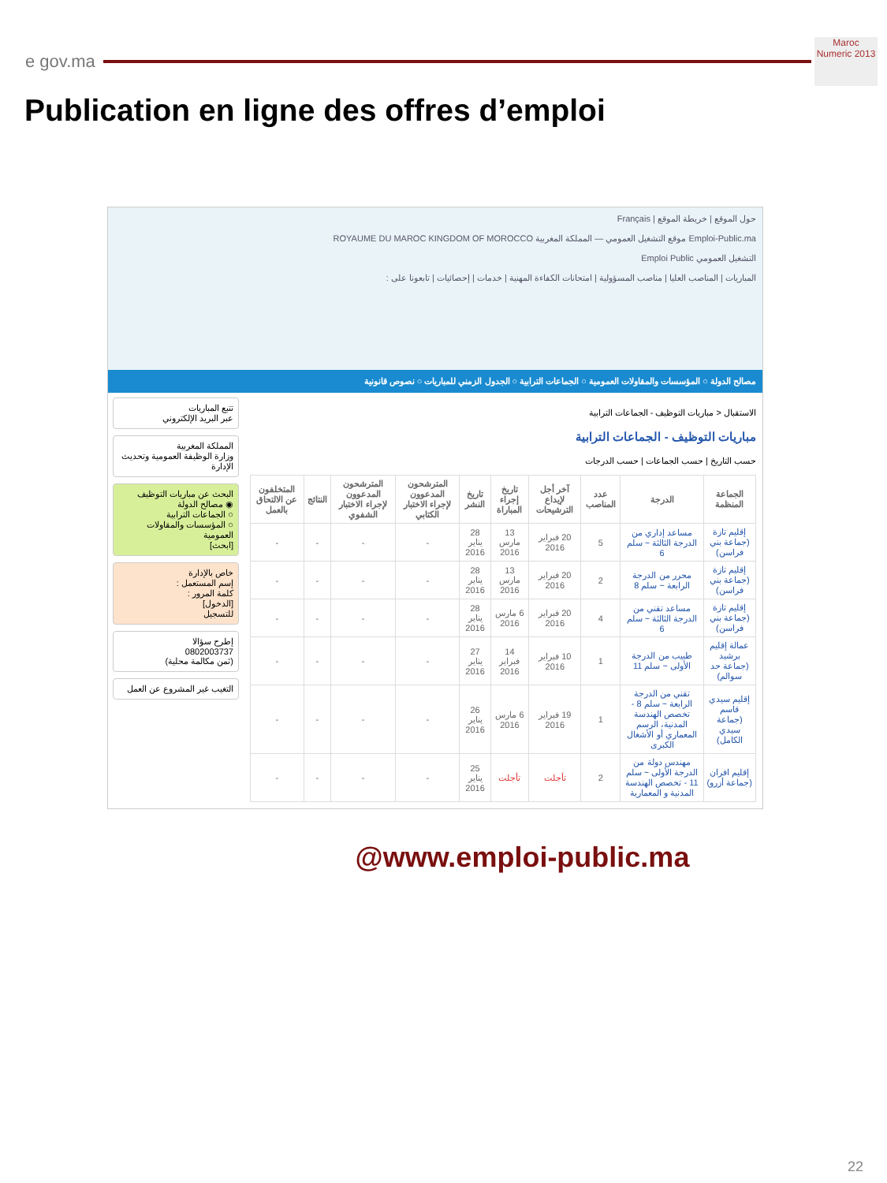e gov.ma
Maroc Numeric 2013
Publication en ligne des offres d’emploi
حول الموقع | خريطة الموقع | Français
Emploi-Public.ma موقع التشغيل العمومي — المملكة المغربية ROYAUME DU MAROC KINGDOM OF MOROCCO
التشغيل العمومي Emploi Public
المباريات | المناصب العليا | مناصب المسؤولية | امتحانات الكفاءة المهنية | خدمات | إحصائيات | تابعونا على :
مصالح الدولة ○ المؤسسات والمقاولات العمومية ○ الجماعات الترابية ○ الجدول الزمني للمباريات ○ نصوص قانونية
الاستقبال < مباريات التوظيف - الجماعات الترابية
مباريات التوظيف - الجماعات الترابية
حسب التاريخ | حسب الجماعات | حسب الدرجات
| الجماعة المنظمة | الدرجة | عدد المناصب | آخر أجل لإيداع الترشيحات | تاريخ إجراء المباراة | تاريخ النشر | المترشحون المدعوون لإجراء الاختبار الكتابي | المترشحون المدعوون لإجراء الاختبار الشفوي | النتائج | المتخلفون عن الالتحاق بالعمل |
| --- | --- | --- | --- | --- | --- | --- | --- | --- | --- |
| إقليم تازة (جماعة بني فراسن) | مساعد إداري من الدرجة الثالثة ~ سلم 6 | 5 | 20 فبراير 2016 | 13 مارس 2016 | 28 يناير 2016 | - | - | - | - |
| إقليم تازة (جماعة بني فراسن) | محرر من الدرجة الرابعة ~ سلم 8 | 2 | 20 فبراير 2016 | 13 مارس 2016 | 28 يناير 2016 | - | - | - | - |
| إقليم تازة (جماعة بني فراسن) | مساعد تقني من الدرجة الثالثة ~ سلم 6 | 4 | 20 فبراير 2016 | 6 مارس 2016 | 28 يناير 2016 | - | - | - | - |
| عمالة إقليم برشيد (جماعة حد سوالم) | طبيب من الدرجة الأولى ~ سلم 11 | 1 | 10 فبراير 2016 | 14 فبراير 2016 | 27 يناير 2016 | - | - | - | - |
| إقليم سيدي قاسم (جماعة سيدي الكامل) | تقني من الدرجة الرابعة ~ سلم 8 - تخصص الهندسة المدنية، الرسم المعماري أو الأشغال الكبرى | 1 | 19 فبراير 2016 | 6 مارس 2016 | 26 يناير 2016 | - | - | - | - |
| إقليم افران (جماعة أزرو) | مهندس دولة من الدرجة الأولى ~ سلم 11 - تخصص الهندسة المدنية و المعمارية | 2 | تأجلت | تأجلت | 25 يناير 2016 | - | - | - | - |
تتبع المباريات
عبر البريد الإلكتروني
المملكة المغربية
وزارة الوظيفة العمومية وتحديث الإدارة
البحث عن مباريات التوظيف
◉ مصالح الدولة
○ الجماعات الترابية
○ المؤسسات والمقاولات العمومية
[ابحث]
خاص بالإدارة
إسم المستعمل :
كلمة المرور :
[الدخول]
للتسجيل
إطرح سؤالا
0802003737
(ثمن مكالمة محلية)
التغيب غير المشروع عن العمل
@www.emploi-public.ma
22